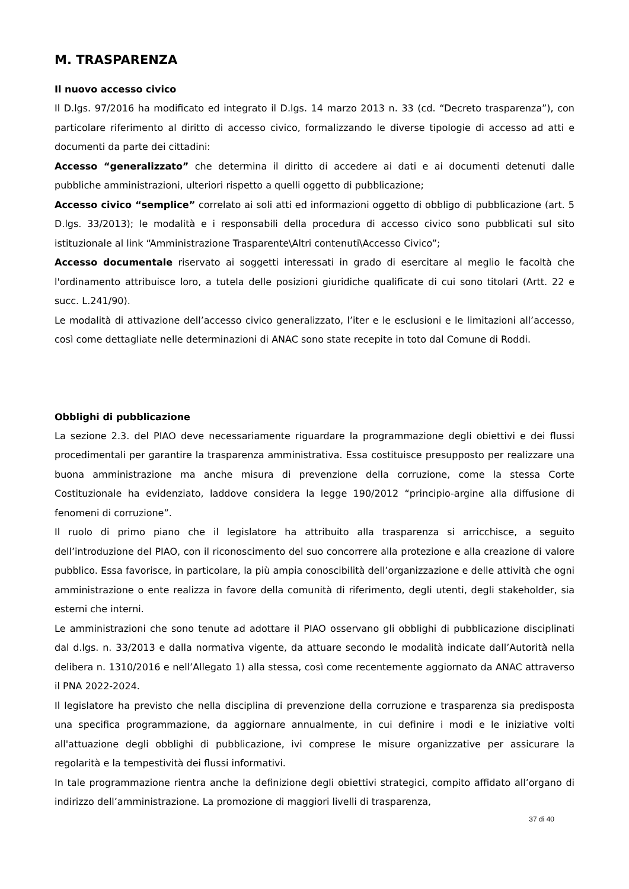M. TRASPARENZA
Il nuovo accesso civico
Il D.lgs. 97/2016 ha modificato ed integrato il D.lgs. 14 marzo 2013 n. 33 (cd. “Decreto trasparenza”), con particolare riferimento al diritto di accesso civico, formalizzando le diverse tipologie di accesso ad atti e documenti da parte dei cittadini:
Accesso “generalizzato” che determina il diritto di accedere ai dati e ai documenti detenuti dalle pubbliche amministrazioni, ulteriori rispetto a quelli oggetto di pubblicazione;
Accesso civico “semplice” correlato ai soli atti ed informazioni oggetto di obbligo di pubblicazione (art. 5 D.lgs. 33/2013); le modalità e i responsabili della procedura di accesso civico sono pubblicati sul sito istituzionale al link “Amministrazione Trasparente\Altri contenuti\Accesso Civico”;
Accesso documentale riservato ai soggetti interessati in grado di esercitare al meglio le facoltà che l'ordinamento attribuisce loro, a tutela delle posizioni giuridiche qualificate di cui sono titolari (Artt. 22 e succ. L.241/90).
Le modalità di attivazione dell’accesso civico generalizzato, l’iter e le esclusioni e le limitazioni all’accesso, così come dettagliate nelle determinazioni di ANAC sono state recepite in toto dal Comune di Roddi.
Obblighi di pubblicazione
La sezione 2.3. del PIAO deve necessariamente riguardare la programmazione degli obiettivi e dei flussi procedimentali per garantire la trasparenza amministrativa. Essa costituisce presupposto per realizzare una buona amministrazione ma anche misura di prevenzione della corruzione, come la stessa Corte Costituzionale ha evidenziato, laddove considera la legge 190/2012 “principio-argine alla diffusione di fenomeni di corruzione”.
Il ruolo di primo piano che il legislatore ha attribuito alla trasparenza si arricchisce, a seguito dell’introduzione del PIAO, con il riconoscimento del suo concorrere alla protezione e alla creazione di valore pubblico. Essa favorisce, in particolare, la più ampia conoscibilità dell’organizzazione e delle attività che ogni amministrazione o ente realizza in favore della comunità di riferimento, degli utenti, degli stakeholder, sia esterni che interni.
Le amministrazioni che sono tenute ad adottare il PIAO osservano gli obblighi di pubblicazione disciplinati dal d.lgs. n. 33/2013 e dalla normativa vigente, da attuare secondo le modalità indicate dall’Autorità nella delibera n. 1310/2016 e nell’Allegato 1) alla stessa, così come recentemente aggiornato da ANAC attraverso il PNA 2022-2024.
Il legislatore ha previsto che nella disciplina di prevenzione della corruzione e trasparenza sia predisposta una specifica programmazione, da aggiornare annualmente, in cui definire i modi e le iniziative volti all'attuazione degli obblighi di pubblicazione, ivi comprese le misure organizzative per assicurare la regolarità e la tempestività dei flussi informativi.
In tale programmazione rientra anche la definizione degli obiettivi strategici, compito affidato all’organo di indirizzo dell’amministrazione. La promozione di maggiori livelli di trasparenza,
37 di 40